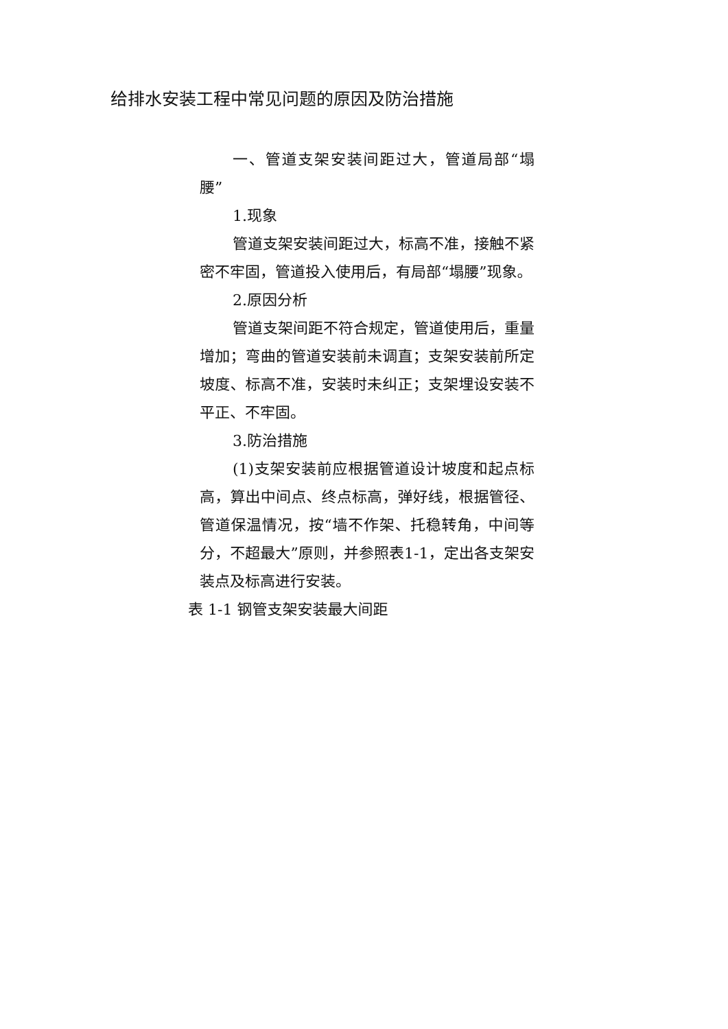给排水安装工程中常见问题的原因及防治措施
一、管道支架安装间距过大，管道局部“塌腰”
1.现象
管道支架安装间距过大，标高不准，接触不紧密不牢固，管道投入使用后，有局部“塌腰”现象。
2.原因分析
管道支架间距不符合规定，管道使用后，重量增加；弯曲的管道安装前未调直；支架安装前所定坡度、标高不准，安装时未纠正；支架埋设安装不平正、不牢固。
3.防治措施
(1)支架安装前应根据管道设计坡度和起点标高，算出中间点、终点标高，弹好线，根据管径、管道保温情况，按“墙不作架、托稳转角，中间等分，不超最大”原则，并参照表1-1，定出各支架安装点及标高进行安装。
表 1-1 钢管支架安装最大间距